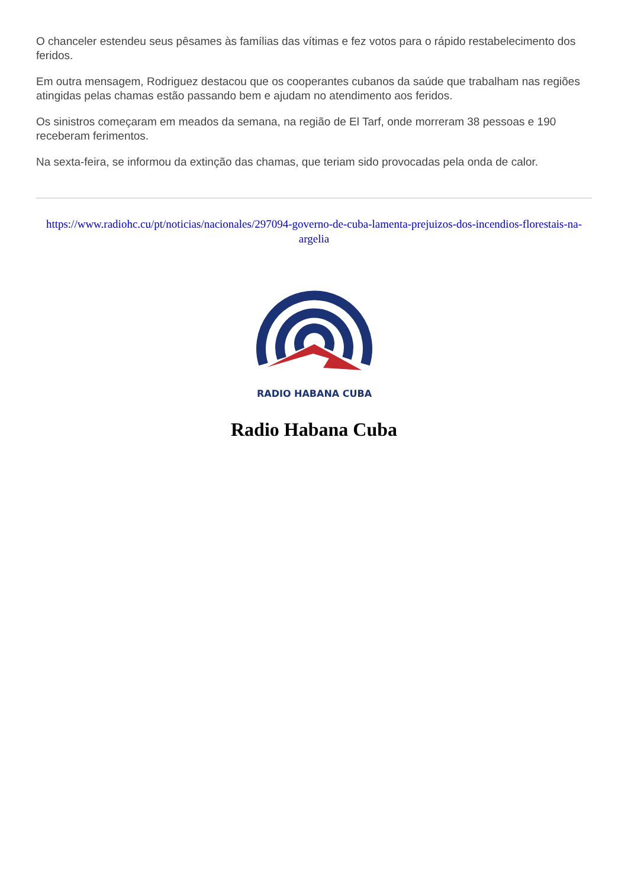O chanceler estendeu seus pêsames às famílias das vítimas e fez votos para o rápido restabelecimento dos feridos.
Em outra mensagem, Rodriguez destacou que os cooperantes cubanos da saúde que trabalham nas regiões atingidas pelas chamas estão passando bem e ajudam no atendimento aos feridos.
Os sinistros começaram em meados da semana, na região de El Tarf, onde morreram 38 pessoas e 190 receberam ferimentos.
Na sexta-feira, se informou da extinção das chamas, que teriam sido provocadas pela onda de calor.
https://www.radiohc.cu/pt/noticias/nacionales/297094-governo-de-cuba-lamenta-prejuizos-dos-incendios-florestais-na-argelia
RADIO HABANA CUBA
Radio Habana Cuba